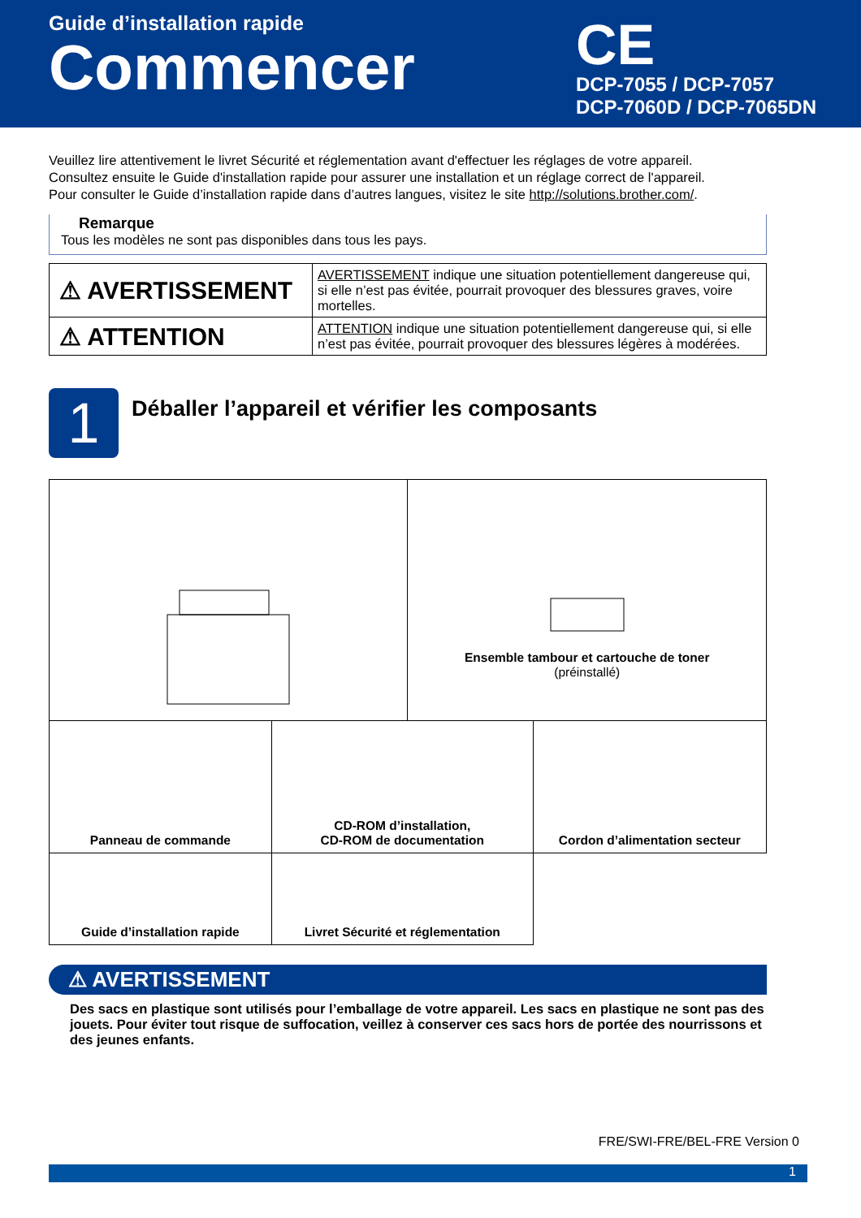Guide d’installation rapide
Commencer
CE
DCP-7055 / DCP-7057
DCP-7060D / DCP-7065DN
Veuillez lire attentivement le livret Sécurité et réglementation avant d'effectuer les réglages de votre appareil.
Consultez ensuite le Guide d'installation rapide pour assurer une installation et un réglage correct de l'appareil.
Pour consulter le Guide d’installation rapide dans d’autres langues, visitez le site http://solutions.brother.com/.
Remarque
Tous les modèles ne sont pas disponibles dans tous les pays.
| ⚠ AVERTISSEMENT | AVERTISSEMENT indique une situation potentiellement dangereuse qui, si elle n’est pas évitée, pourrait provoquer des blessures graves, voire mortelles. |
| ⚠ ATTENTION | ATTENTION indique une situation potentiellement dangereuse qui, si elle n’est pas évitée, pourrait provoquer des blessures légères à modérées. |
1
Déballer l’appareil et vérifier les composants
| | | Ensemble tambour et cartouche de toner (préinstallé) | |
| Panneau de commande | CD-ROM d’installation, CD-ROM de documentation | | Cordon d’alimentation secteur |
| Guide d’installation rapide | Livret Sécurité et réglementation | | |
⚠ AVERTISSEMENT
Des sacs en plastique sont utilisés pour l’emballage de votre appareil. Les sacs en plastique ne sont pas des jouets. Pour éviter tout risque de suffocation, veillez à conserver ces sacs hors de portée des nourrissons et des jeunes enfants.
FRE/SWI-FRE/BEL-FRE Version 0
1